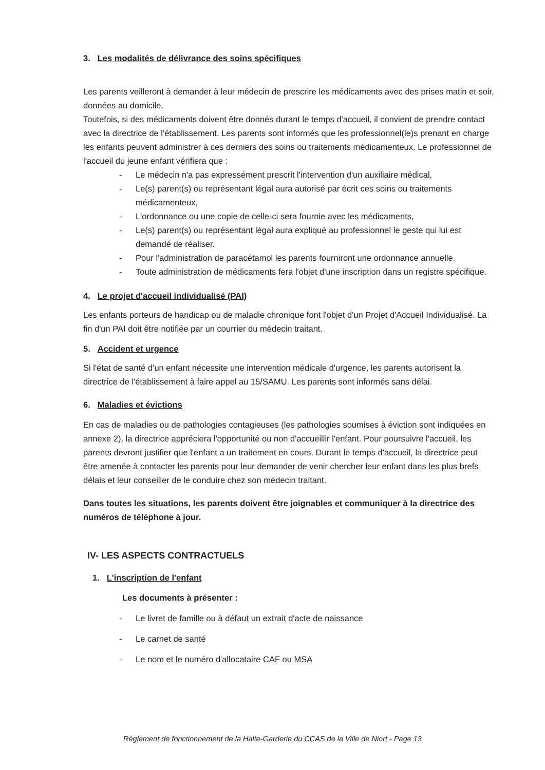3. Les modalités de délivrance des soins spécifiques
Les parents veilleront à demander à leur médecin de prescrire les médicaments avec des prises matin et soir, données au domicile.
Toutefois, si des médicaments doivent être donnés durant le temps d'accueil, il convient de prendre contact avec la directrice de l'établissement. Les parents sont informés que les professionnel(le)s prenant en charge les enfants peuvent administrer à ces derniers des soins ou traitements médicamenteux. Le professionnel de l'accueil du jeune enfant vérifiera que :
- Le médecin n'a pas expressément prescrit l'intervention d'un auxiliaire médical,
- Le(s) parent(s) ou représentant légal aura autorisé par écrit ces soins ou traitements médicamenteux,
- L'ordonnance ou une copie de celle-ci sera fournie avec les médicaments,
- Le(s) parent(s) ou représentant légal aura expliqué au professionnel le geste qui lui est demandé de réaliser.
- Pour l'administration de paracétamol les parents fourniront une ordonnance annuelle.
- Toute administration de médicaments fera l'objet d'une inscription dans un registre spécifique.
4. Le projet d'accueil individualisé (PAI)
Les enfants porteurs de handicap ou de maladie chronique font l'objet d'un Projet d'Accueil Individualisé. La fin d'un PAI doit être notifiée par un courrier du médecin traitant.
5. Accident et urgence
Si l'état de santé d'un enfant nécessite une intervention médicale d'urgence, les parents autorisent la directrice de l'établissement à faire appel au 15/SAMU. Les parents sont informés sans délai.
6. Maladies et évictions
En cas de maladies ou de pathologies contagieuses (les pathologies soumises à éviction sont indiquées en annexe 2), la directrice appréciera l'opportunité ou non d'accueillir l'enfant. Pour poursuivre l'accueil, les parents devront justifier que l'enfant a un traitement en cours. Durant le temps d'accueil, la directrice peut être amenée à contacter les parents pour leur demander de venir chercher leur enfant dans les plus brefs délais et leur conseiller de le conduire chez son médecin traitant.
Dans toutes les situations, les parents doivent être joignables et communiquer à la directrice des numéros de téléphone à jour.
IV- LES ASPECTS CONTRACTUELS
1. L'inscription de l'enfant
Les documents à présenter :
- Le livret de famille ou à défaut un extrait d'acte de naissance
- Le carnet de santé
- Le nom et le numéro d'allocataire CAF ou MSA
Règlement de fonctionnement de la Halte-Garderie du CCAS de la Ville de Niort - Page 13